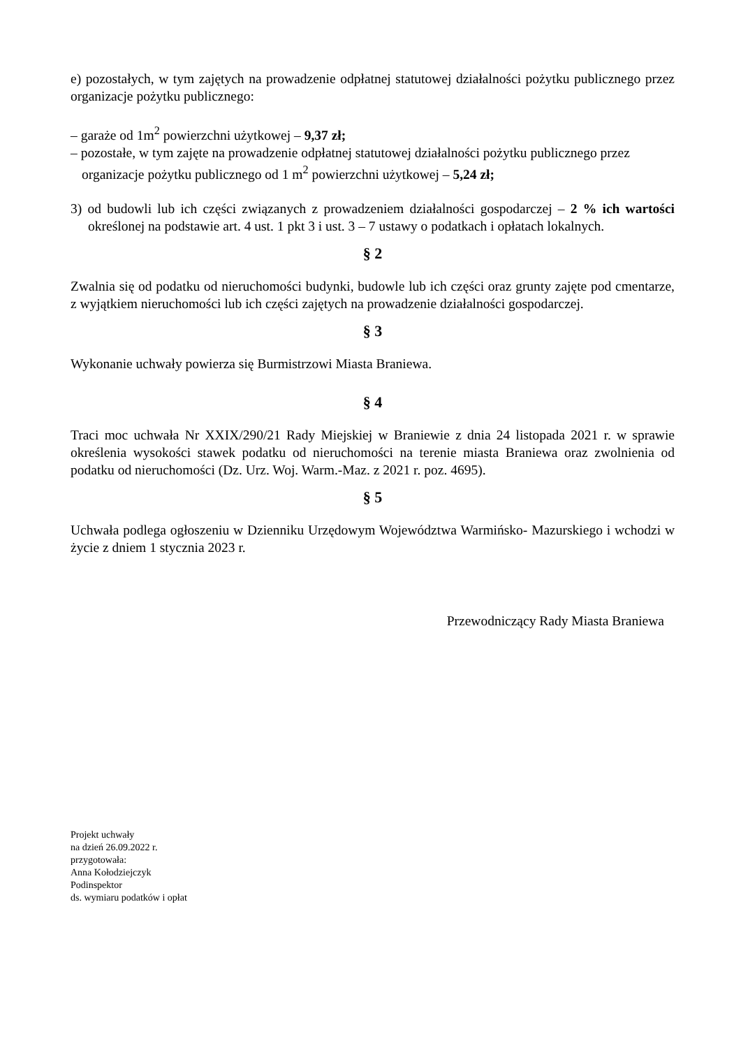e) pozostałych, w tym zajętych na prowadzenie odpłatnej statutowej działalności pożytku publicznego przez organizacje pożytku publicznego:
– garaże od 1m<sup>2</sup> powierzchni użytkowej – 9,37 zł;
– pozostałe, w tym zajęte na prowadzenie odpłatnej statutowej działalności pożytku publicznego przez organizacje pożytku publicznego od 1 m<sup>2</sup> powierzchni użytkowej – 5,24 zł;
3) od budowli lub ich części związanych z prowadzeniem działalności gospodarczej – 2 % ich wartości określonej na podstawie art. 4 ust. 1 pkt 3 i ust. 3 – 7 ustawy o podatkach i opłatach lokalnych.
§ 2
Zwalnia się od podatku od nieruchomości budynki, budowle lub ich części oraz grunty zajęte pod cmentarze, z wyjątkiem nieruchomości lub ich części zajętych na prowadzenie działalności gospodarczej.
§ 3
Wykonanie uchwały powierza się Burmistrzowi Miasta Braniewa.
§ 4
Traci moc uchwała Nr XXIX/290/21 Rady Miejskiej w Braniewie z dnia 24 listopada 2021 r. w sprawie określenia wysokości stawek podatku od nieruchomości na terenie miasta Braniewa oraz zwolnienia od podatku od nieruchomości (Dz. Urz. Woj. Warm.-Maz. z 2021 r. poz. 4695).
§ 5
Uchwała podlega ogłoszeniu w Dzienniku Urzędowym Województwa Warmińsko- Mazurskiego i wchodzi w życie z dniem 1 stycznia 2023 r.
Przewodniczący Rady Miasta Braniewa
Projekt uchwały
na dzień 26.09.2022 r.
przygotowała:
Anna Kołodziejczyk
Podinspektor
ds. wymiaru podatków i opłat